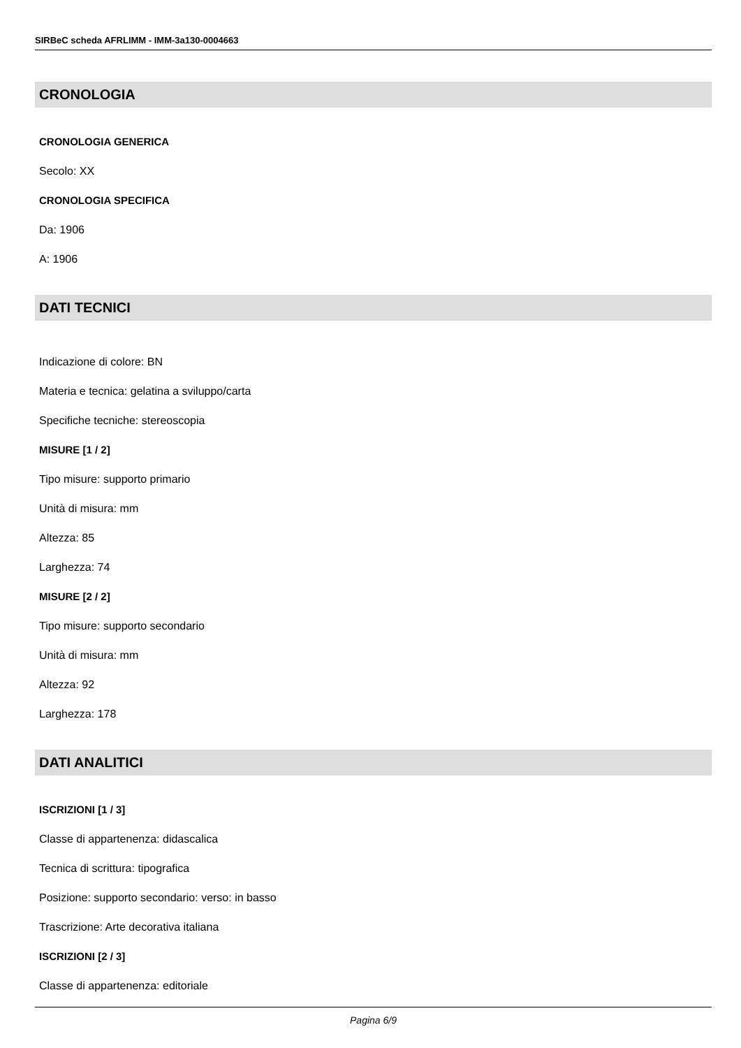SIRBeC scheda AFRLIMM - IMM-3a130-0004663
CRONOLOGIA
CRONOLOGIA GENERICA
Secolo: XX
CRONOLOGIA SPECIFICA
Da: 1906
A: 1906
DATI TECNICI
Indicazione di colore: BN
Materia e tecnica: gelatina a sviluppo/carta
Specifiche tecniche: stereoscopia
MISURE [1 / 2]
Tipo misure: supporto primario
Unità di misura: mm
Altezza: 85
Larghezza: 74
MISURE [2 / 2]
Tipo misure: supporto secondario
Unità di misura: mm
Altezza: 92
Larghezza: 178
DATI ANALITICI
ISCRIZIONI [1 / 3]
Classe di appartenenza: didascalica
Tecnica di scrittura: tipografica
Posizione: supporto secondario: verso: in basso
Trascrizione: Arte decorativa italiana
ISCRIZIONI [2 / 3]
Classe di appartenenza: editoriale
Pagina 6/9